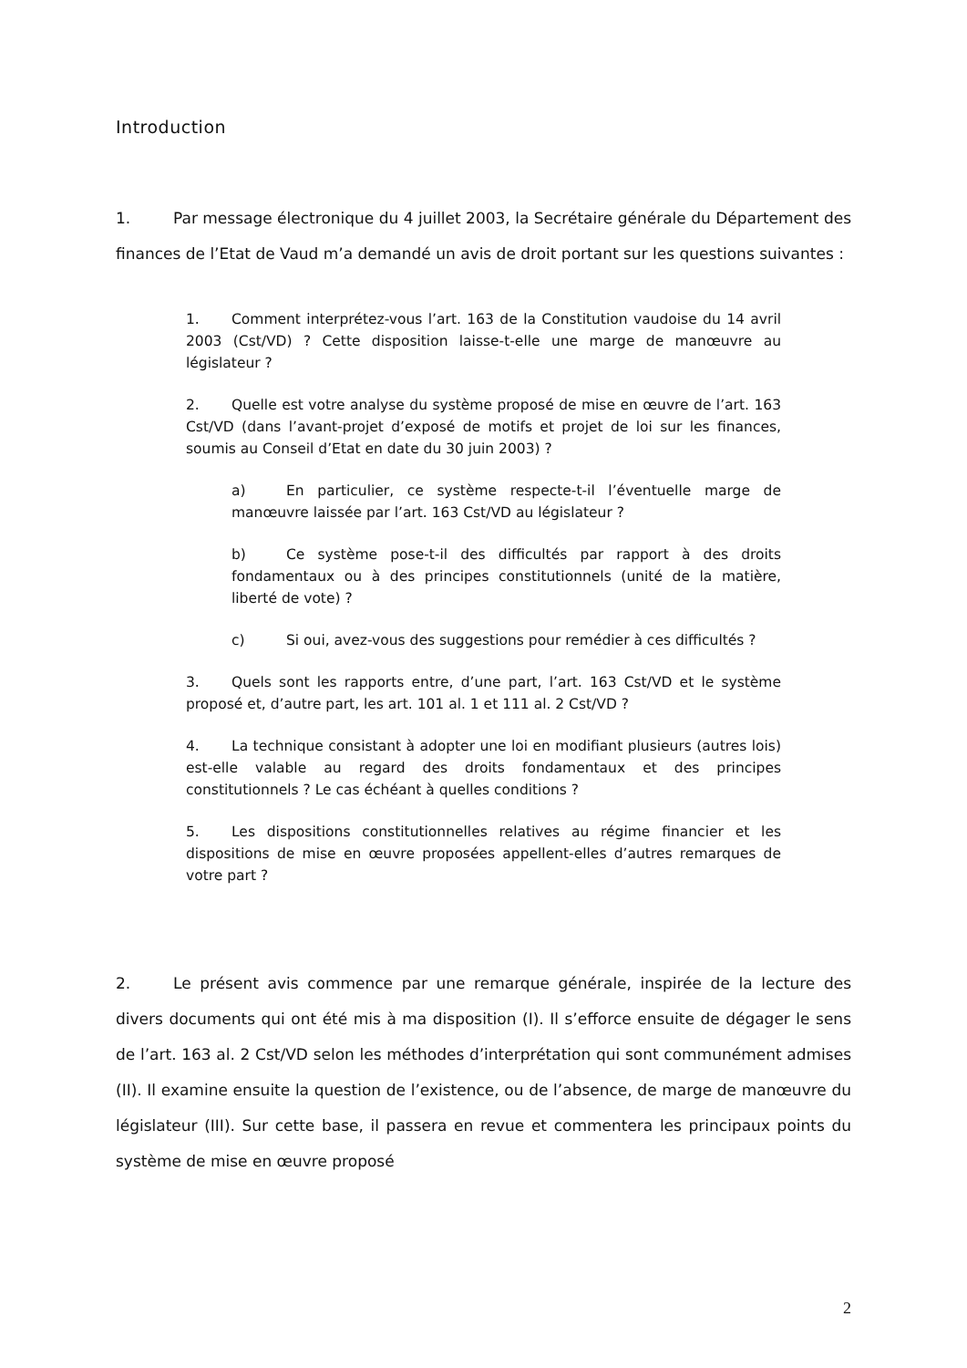Introduction
1. Par message électronique du 4 juillet 2003, la Secrétaire générale du Département des finances de l’Etat de Vaud m’a demandé un avis de droit portant sur les questions suivantes :
1. Comment interprétez-vous l’art. 163 de la Constitution vaudoise du 14 avril 2003 (Cst/VD) ? Cette disposition laisse-t-elle une marge de manœuvre au législateur ?
2. Quelle est votre analyse du système proposé de mise en œuvre de l’art. 163 Cst/VD (dans l’avant-projet d’exposé de motifs et projet de loi sur les finances, soumis au Conseil d’Etat en date du 30 juin 2003) ?
a) En particulier, ce système respecte-t-il l’éventuelle marge de manœuvre laissée par l’art. 163 Cst/VD au législateur ?
b) Ce système pose-t-il des difficultés par rapport à des droits fondamentaux ou à des principes constitutionnels (unité de la matière, liberté de vote) ?
c) Si oui, avez-vous des suggestions pour remédier à ces difficultés ?
3. Quels sont les rapports entre, d’une part, l’art. 163 Cst/VD et le système proposé et, d’autre part, les art. 101 al. 1 et 111 al. 2 Cst/VD ?
4. La technique consistant à adopter une loi en modifiant plusieurs (autres lois) est-elle valable au regard des droits fondamentaux et des principes constitutionnels ? Le cas échéant à quelles conditions ?
5. Les dispositions constitutionnelles relatives au régime financier et les dispositions de mise en œuvre proposées appellent-elles d’autres remarques de votre part ?
2. Le présent avis commence par une remarque générale, inspirée de la lecture des divers documents qui ont été mis à ma disposition (I). Il s’efforce ensuite de dégager le sens de l’art. 163 al. 2 Cst/VD selon les méthodes d’interprétation qui sont communément admises (II). Il examine ensuite la question de l’existence, ou de l’absence, de marge de manœuvre du législateur (III). Sur cette base, il passera en revue et commentera les principaux points du système de mise en œuvre proposé
2